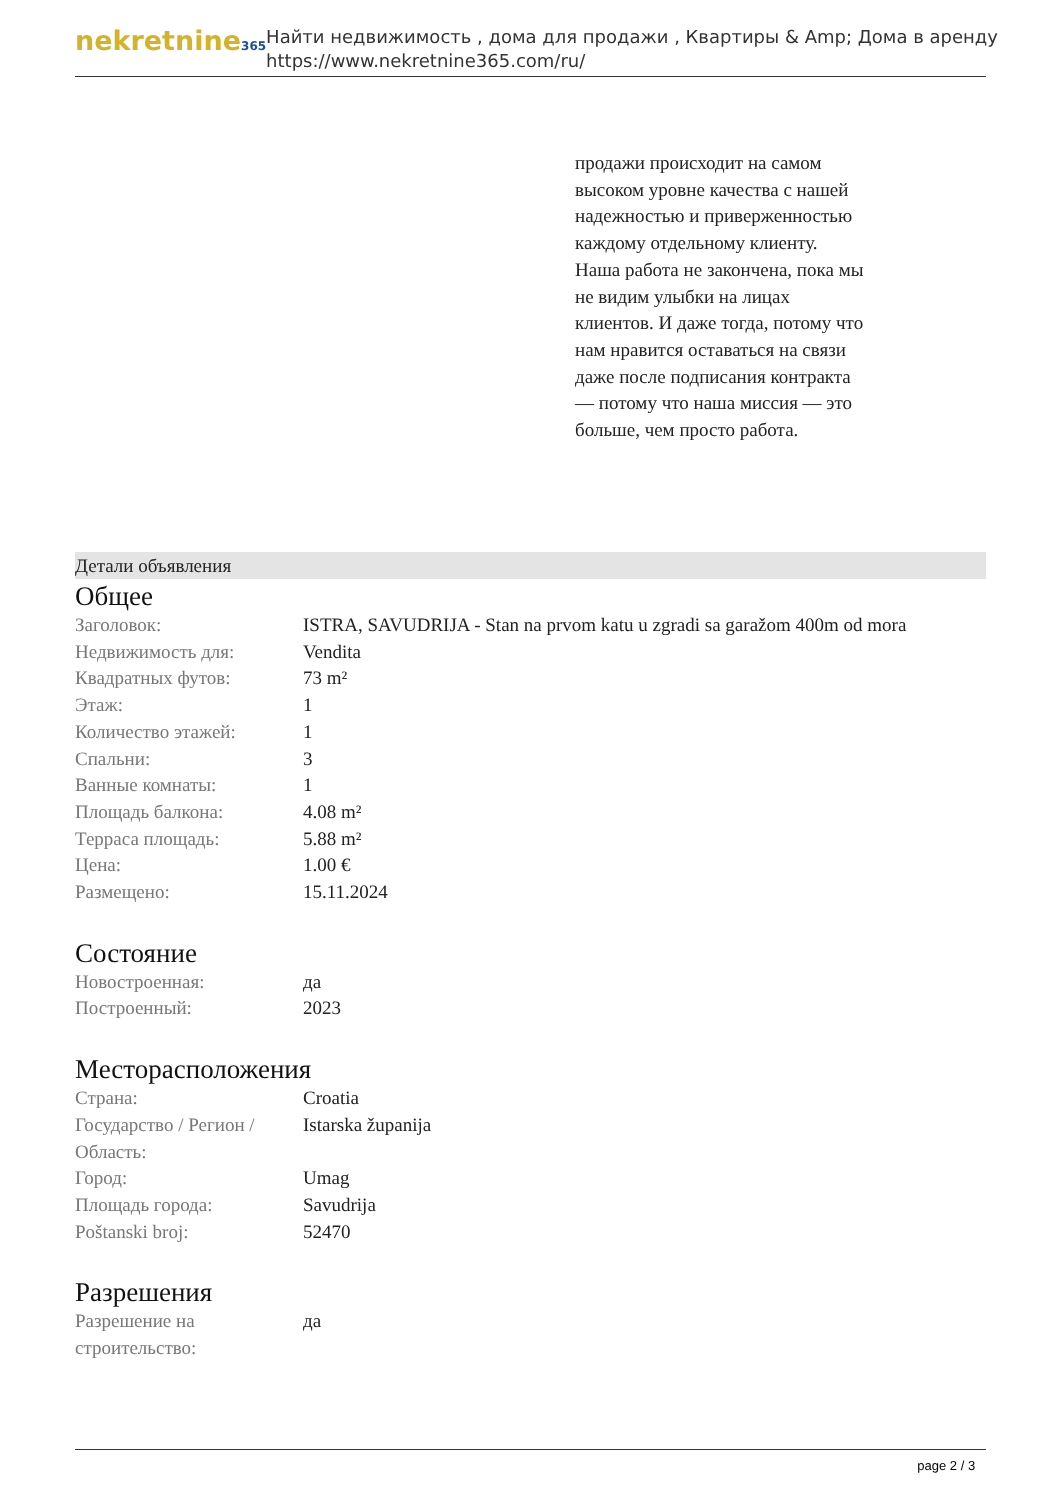nekretnine365
Найти недвижимость , дома для продажи , Квартиры & Amp; Дома в аренду
https://www.nekretnine365.com/ru/
продажи происходит на самом высоком уровне качества с нашей надежностью и приверженностью каждому отдельному клиенту. Наша работа не закончена, пока мы не видим улыбки на лицах клиентов. И даже тогда, потому что нам нравится оставаться на связи даже после подписания контракта — потому что наша миссия — это больше, чем просто работа.
Детали объявления
Общее
| Заголовок: | ISTRA, SAVUDRIJA - Stan na prvom katu u zgradi sa garažom 400m od mora |
| Недвижимость для: | Vendita |
| Квадратных футов: | 73 m² |
| Этаж: | 1 |
| Количество этажей: | 1 |
| Спальни: | 3 |
| Ванные комнаты: | 1 |
| Площадь балкона: | 4.08 m² |
| Терраса площадь: | 5.88 m² |
| Цена: | 1.00 € |
| Размещено: | 15.11.2024 |
Состояние
| Новостроенная: | да |
| Построенный: | 2023 |
Месторасположения
| Страна: | Croatia |
| Государство / Регион / Область: | Istarska županija |
| Город: | Umag |
| Площадь города: | Savudrija |
| Poštanski broj: | 52470 |
Разрешения
| Разрешение на строительство: | да |
page 2 / 3